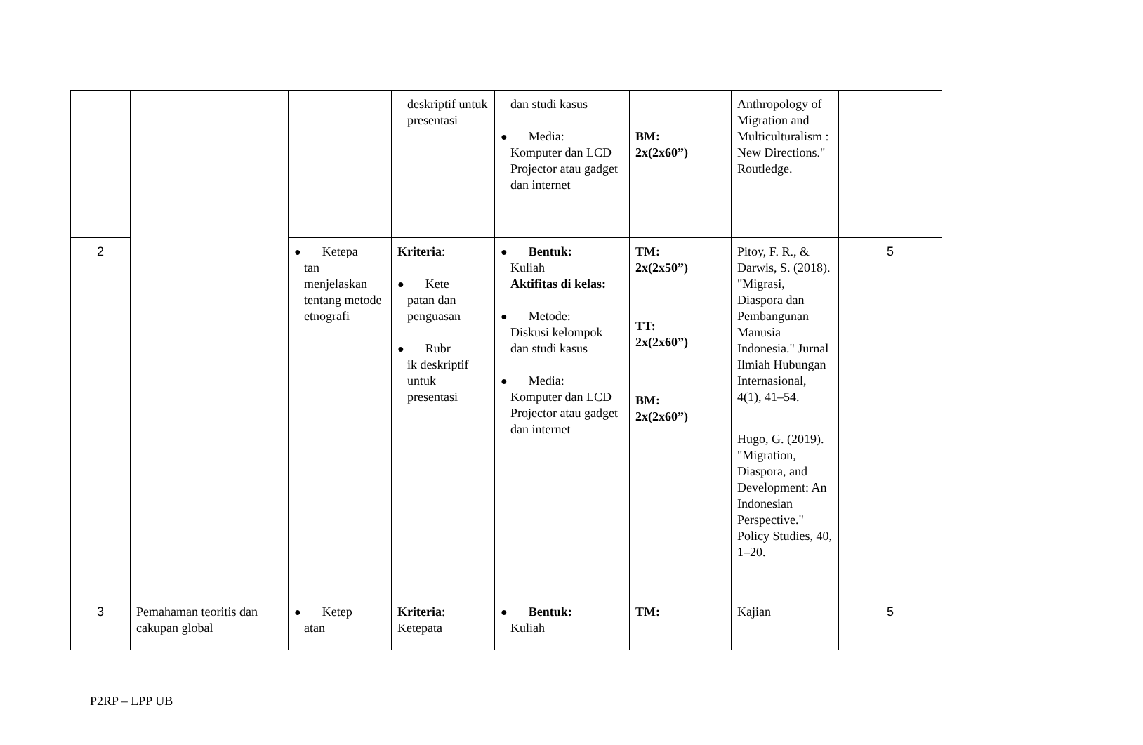| | | | deskriptif untuk presentasi | dan studi kasus ● Media: Komputer dan LCD Projector atau gadget dan internet | BM: 2x(2x60”) | Anthropology of Migration and Multiculturalism : New Directions." Routledge. | |
| 2 | | ● Ketepa tan menjelaskan tentang metode etnografi | Kriteria : ● Kete patan dan penguasan ● Rubr ik deskriptif untuk presentasi | ● Bentuk: Kuliah Aktifitas di kelas: ● Metode: Diskusi kelompok dan studi kasus ● Media: Komputer dan LCD Projector atau gadget dan internet | TM: 2x(2x50”) TT: 2x(2x60”) BM: 2x(2x60”) | Pitoy, F. R., & Darwis, S. (2018). "Migrasi, Diaspora dan Pembangunan Manusia Indonesia." Jurnal Ilmiah Hubungan Internasional, 4(1), 41–54. Hugo, G. (2019). "Migration, Diaspora, and Development: An Indonesian Perspective." Policy Studies, 40, 1–20. | 5 |
| 3 | Pemahaman teoritis dan cakupan global | ● Ketep atan | Kriteria : Ketepata | ● Bentuk: Kuliah | TM: | Kajian | 5 |
P2RP – LPP UB